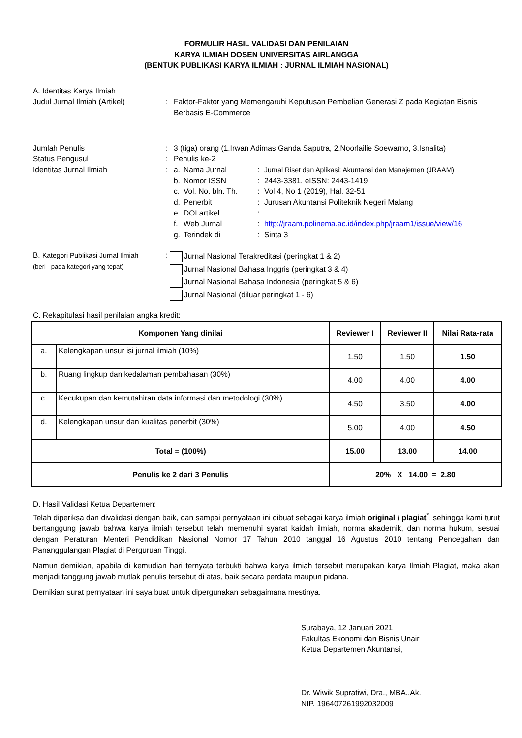FORMULIR HASIL VALIDASI DAN PENILAIAN
KARYA ILMIAH DOSEN UNIVERSITAS AIRLANGGA
(BENTUK PUBLIKASI KARYA ILMIAH : JURNAL ILMIAH NASIONAL)
A. Identitas Karya Ilmiah
Judul Jurnal Ilmiah (Artikel) : Faktor-Faktor yang Memengaruhi Keputusan Pembelian Generasi Z pada Kegiatan Bisnis Berbasis E-Commerce
Jumlah Penulis : 3 (tiga) orang (1.Irwan Adimas Ganda Saputra, 2.Noorlailie Soewarno, 3.Isnalita)
Status Pengusul : Penulis ke-2
Identitas Jurnal Ilmiah :
a. Nama Jurnal: Jurnal Riset dan Aplikasi: Akuntansi dan Manajemen (JRAAM)
b. Nomor ISSN: 2443-3381, eISSN: 2443-1419
c. Vol. No. bln. Th.: Vol 4, No 1 (2019), Hal. 32-51
d. Penerbit: Jurusan Akuntansi Politeknik Negeri Malang
e. DOI artikel:
f. Web Jurnal: http://jraam.polinema.ac.id/index.php/jraam1/issue/view/16
g. Terindek di: Sinta 3
B. Kategori Publikasi Jurnal Ilmiah
(beri pada kategori yang tepat)
:
Jurnal Nasional Terakreditasi (peringkat 1 & 2)
Jurnal Nasional Bahasa Inggris (peringkat 3 & 4)
Jurnal Nasional Bahasa Indonesia (peringkat 5 & 6)
Jurnal Nasional (diluar peringkat 1 - 6)
C. Rekapitulasi hasil penilaian angka kredit:
| Komponen Yang dinilai | | Reviewer I | Reviewer II | Nilai Rata-rata |
| --- | --- | --- | --- | --- |
| a. | Kelengkapan unsur isi jurnal ilmiah (10%) | 1.50 | 1.50 | 1.50 |
| b. | Ruang lingkup dan kedalaman pembahasan (30%) | 4.00 | 4.00 | 4.00 |
| c. | Kecukupan dan kemutahiran data informasi dan metodologi (30%) | 4.50 | 3.50 | 4.00 |
| d. | Kelengkapan unsur dan kualitas penerbit (30%) | 5.00 | 4.00 | 4.50 |
| Total = (100%) | | 15.00 | 13.00 | 14.00 |
| Penulis ke 2 dari 3 Penulis | | 20% X 14.00 = 2.80 | | |
D. Hasil Validasi Ketua Departemen:
Telah diperiksa dan divalidasi dengan baik, dan sampai pernyataan ini dibuat sebagai karya ilmiah original / plagiat<sup>*</sup>, sehingga kami turut bertanggung jawab bahwa karya ilmiah tersebut telah memenuhi syarat kaidah ilmiah, norma akademik, dan norma hukum, sesuai dengan Peraturan Menteri Pendidikan Nasional Nomor 17 Tahun 2010 tanggal 16 Agustus 2010 tentang Pencegahan dan Pananggulangan Plagiat di Perguruan Tinggi.
Namun demikian, apabila di kemudian hari ternyata terbukti bahwa karya ilmiah tersebut merupakan karya Ilmiah Plagiat, maka akan menjadi tanggung jawab mutlak penulis tersebut di atas, baik secara perdata maupun pidana.
Demikian surat pernyataan ini saya buat untuk dipergunakan sebagaimana mestinya.
Surabaya, 12 Januari 2021
Fakultas Ekonomi dan Bisnis Unair
Ketua Departemen Akuntansi,
Dr. Wiwik Supratiwi, Dra., MBA.,Ak.
NIP. 196407261992032009